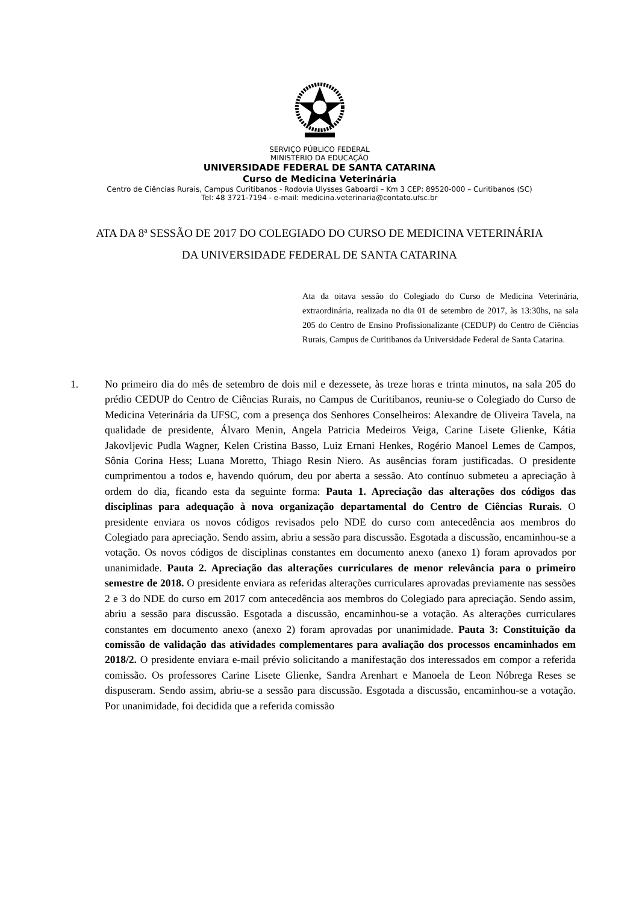SERVIÇO PÚBLICO FEDERAL
MINISTÉRIO DA EDUCAÇÃO
UNIVERSIDADE FEDERAL DE SANTA CATARINA
Curso de Medicina Veterinária
Centro de Ciências Rurais, Campus Curitibanos - Rodovia Ulysses Gaboardi – Km 3 CEP: 89520-000 – Curitibanos (SC)
Tel: 48 3721-7194 - e-mail: medicina.veterinaria@contato.ufsc.br
ATA DA 8ª SESSÃO DE 2017 DO COLEGIADO DO CURSO DE MEDICINA VETERINÁRIA
DA UNIVERSIDADE FEDERAL DE SANTA CATARINA
Ata da oitava sessão do Colegiado do Curso de Medicina Veterinária, extraordinária, realizada no dia 01 de setembro de 2017, às 13:30hs, na sala 205 do Centro de Ensino Profissionalizante (CEDUP) do Centro de Ciências Rurais, Campus de Curitibanos da Universidade Federal de Santa Catarina.
1. No primeiro dia do mês de setembro de dois mil e dezessete, às treze horas e trinta minutos, na sala 205 do prédio CEDUP do Centro de Ciências Rurais, no Campus de Curitibanos, reuniu-se o Colegiado do Curso de Medicina Veterinária da UFSC, com a presença dos Senhores Conselheiros: Alexandre de Oliveira Tavela, na qualidade de presidente, Álvaro Menin, Angela Patricia Medeiros Veiga, Carine Lisete Glienke, Kátia Jakovljevic Pudla Wagner, Kelen Cristina Basso, Luiz Ernani Henkes, Rogério Manoel Lemes de Campos, Sônia Corina Hess; Luana Moretto, Thiago Resin Niero. As ausências foram justificadas. O presidente cumprimentou a todos e, havendo quórum, deu por aberta a sessão. Ato contínuo submeteu a apreciação à ordem do dia, ficando esta da seguinte forma: Pauta 1. Apreciação das alterações dos códigos das disciplinas para adequação à nova organização departamental do Centro de Ciências Rurais. O presidente enviara os novos códigos revisados pelo NDE do curso com antecedência aos membros do Colegiado para apreciação. Sendo assim, abriu a sessão para discussão. Esgotada a discussão, encaminhou-se a votação. Os novos códigos de disciplinas constantes em documento anexo (anexo 1) foram aprovados por unanimidade. Pauta 2. Apreciação das alterações curriculares de menor relevância para o primeiro semestre de 2018. O presidente enviara as referidas alterações curriculares aprovadas previamente nas sessões 2 e 3 do NDE do curso em 2017 com antecedência aos membros do Colegiado para apreciação. Sendo assim, abriu a sessão para discussão. Esgotada a discussão, encaminhou-se a votação. As alterações curriculares constantes em documento anexo (anexo 2) foram aprovadas por unanimidade. Pauta 3: Constituição da comissão de validação das atividades complementares para avaliação dos processos encaminhados em 2018/2. O presidente enviara e-mail prévio solicitando a manifestação dos interessados em compor a referida comissão. Os professores Carine Lisete Glienke, Sandra Arenhart e Manoela de Leon Nóbrega Reses se dispuseram. Sendo assim, abriu-se a sessão para discussão. Esgotada a discussão, encaminhou-se a votação. Por unanimidade, foi decidida que a referida comissão